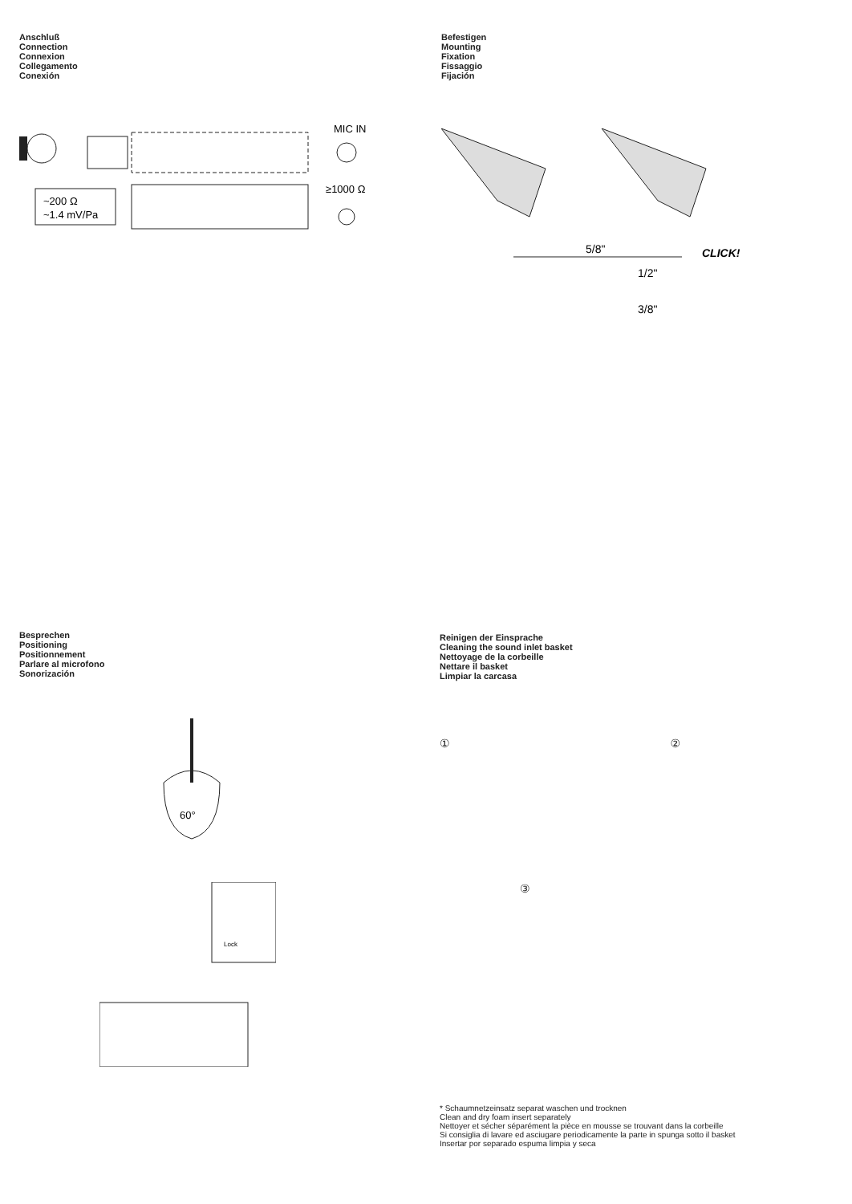Anschluß
Connection
Connexion
Collegamento
Conexión
~200 Ω
~1.4 mV/Pa
MIC IN
≥1000 Ω
Befestigen
Mounting
Fixation
Fissaggio
Fijación
5/8"
1/2"
3/8"
CLICK!
Besprechen
Positioning
Positionnement
Parlare al microfono
Sonorización
60°
Lock
Reinigen der Einsprache
Cleaning the sound inlet basket
Nettoyage de la corbeille
Nettare il basket
Limpiar la carcasa
① ②
③
* Schaumnetzeinsatz separat waschen und trocknen
Clean and dry foam insert separately
Nettoyer et sécher séparément la pièce en mousse se trouvant dans la corbeille
Si consiglia di lavare ed asciugare periodicamente la parte in spunga sotto il basket
Insertar por separado espuma limpia y seca